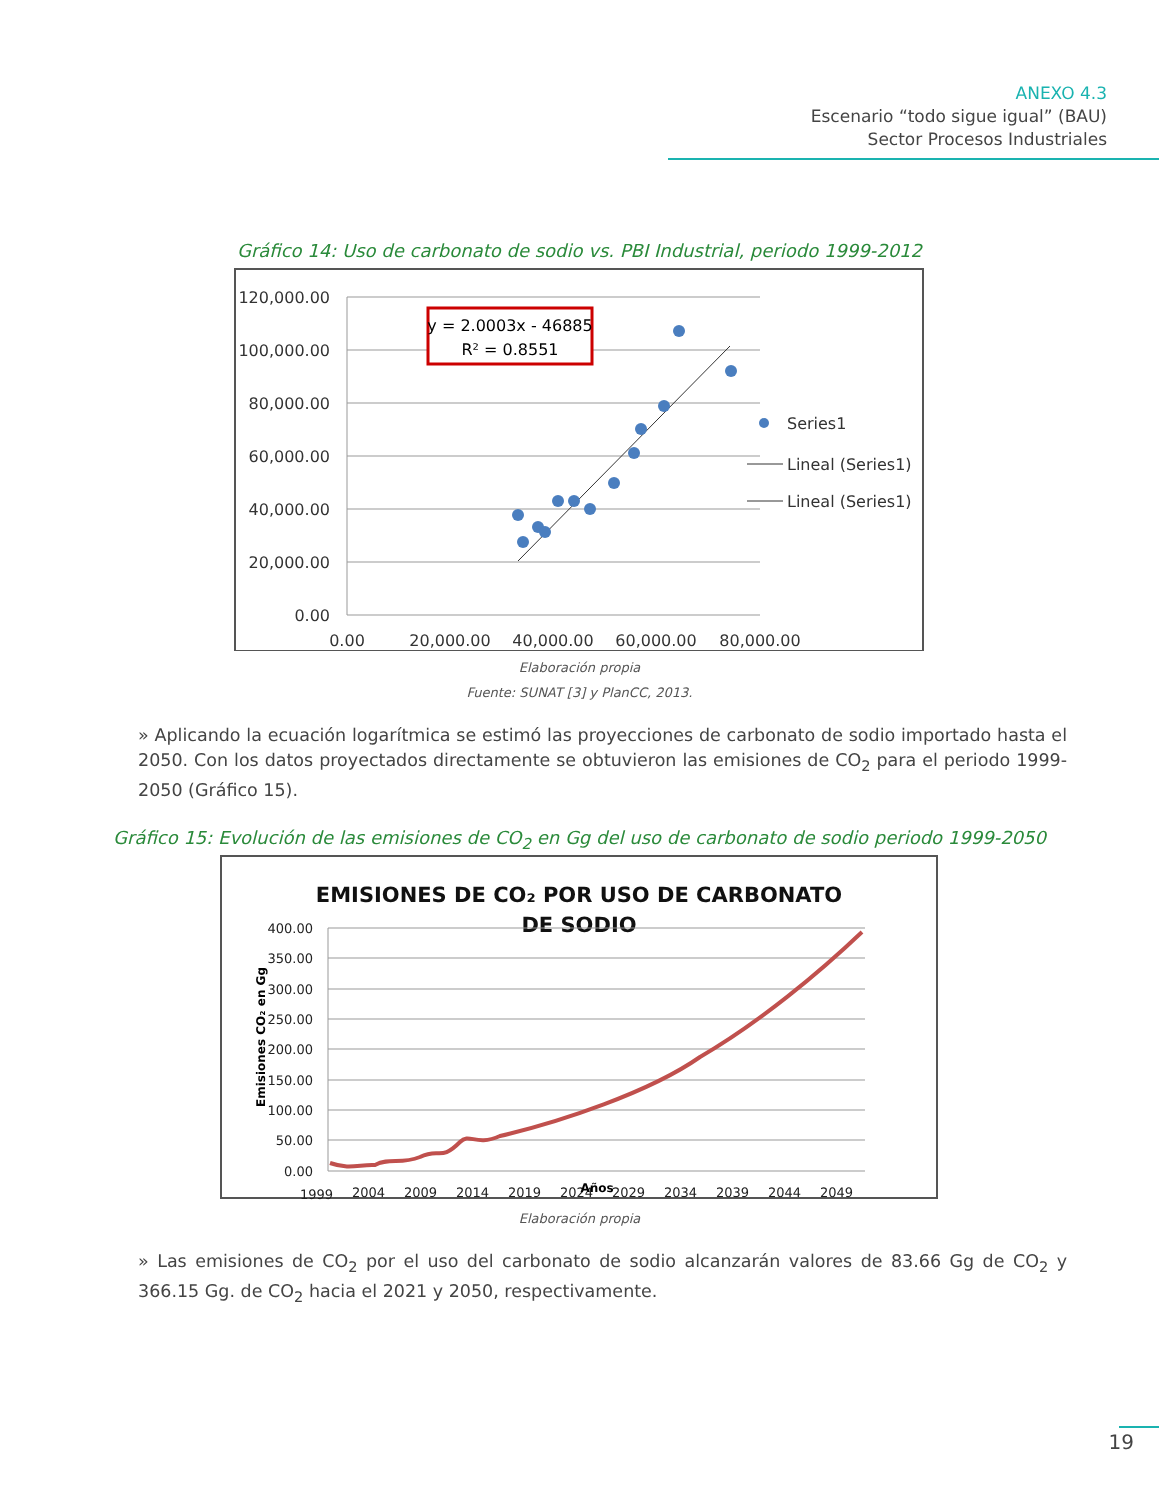ANEXO 4.3
Escenario “todo sigue igual” (BAU)
Sector Procesos Industriales
Gráfico 14: Uso de carbonato de sodio vs. PBI Industrial, periodo 1999-2012
120,000.00
100,000.00
80,000.00
60,000.00
40,000.00
20,000.00
0.00
0.00
20,000.00
40,000.00
60,000.00
80,000.00
y = 2.0003x - 46885
R² = 0.8551
Series1
Lineal (Series1)
Lineal (Series1)
Elaboración propia
Fuente: SUNAT [3] y PlanCC, 2013.
» Aplicando la ecuación logarítmica se estimó las proyecciones de carbonato de sodio importado hasta el 2050. Con los datos proyectados directamente se obtuvieron las emisiones de CO<sub>2</sub> para el periodo 1999-2050 (Gráfico 15).
Gráfico 15: Evolución de las emisiones de CO<sub>2</sub> en Gg del uso de carbonato de sodio periodo 1999-2050
EMISIONES DE CO₂ POR USO DE CARBONATO
DE SODIO
400.00
350.00
300.00
250.00
200.00
150.00
100.00
50.00
0.00
Emisiones CO₂ en Gg
1999
2004
2009
2014
2019
2024
2029
2034
2039
2044
2049
Años
Elaboración propia
» Las emisiones de CO<sub>2</sub> por el uso del carbonato de sodio alcanzarán valores de 83.66 Gg de CO<sub>2</sub> y 366.15 Gg. de CO<sub>2</sub> hacia el 2021 y 2050, respectivamente.
19